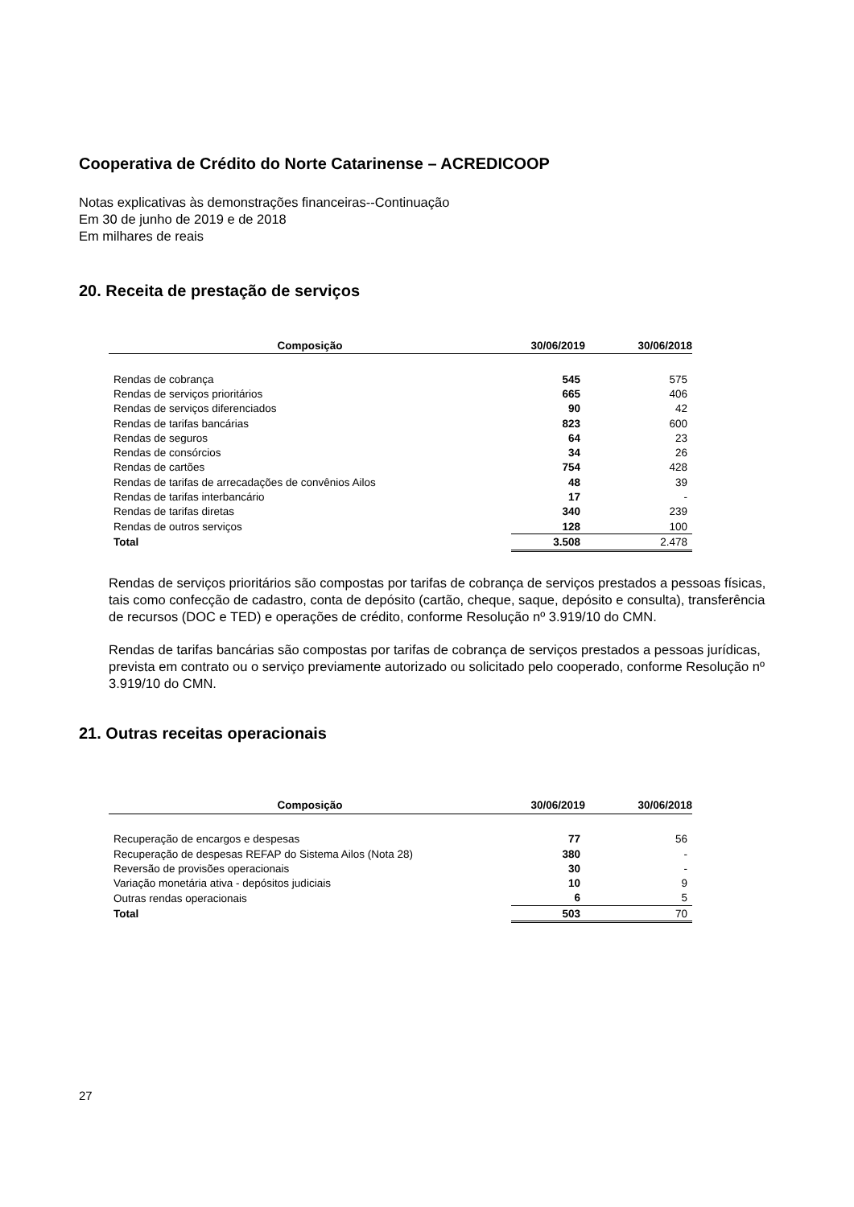Cooperativa de Crédito do Norte Catarinense – ACREDICOOP
Notas explicativas às demonstrações financeiras--Continuação
Em 30 de junho de 2019 e de 2018
Em milhares de reais
20. Receita de prestação de serviços
| Composição | 30/06/2019 | 30/06/2018 |
| --- | --- | --- |
| Rendas de cobrança | 545 | 575 |
| Rendas de serviços prioritários | 665 | 406 |
| Rendas de serviços diferenciados | 90 | 42 |
| Rendas de tarifas bancárias | 823 | 600 |
| Rendas de seguros | 64 | 23 |
| Rendas de consórcios | 34 | 26 |
| Rendas de cartões | 754 | 428 |
| Rendas de tarifas de arrecadações de convênios Ailos | 48 | 39 |
| Rendas de tarifas interbancário | 17 | - |
| Rendas de tarifas diretas | 340 | 239 |
| Rendas de outros serviços | 128 | 100 |
| Total | 3.508 | 2.478 |
Rendas de serviços prioritários são compostas por tarifas de cobrança de serviços prestados a pessoas físicas, tais como confecção de cadastro, conta de depósito (cartão, cheque, saque, depósito e consulta), transferência de recursos (DOC e TED) e operações de crédito, conforme Resolução nº 3.919/10 do CMN.
Rendas de tarifas bancárias são compostas por tarifas de cobrança de serviços prestados a pessoas jurídicas, prevista em contrato ou o serviço previamente autorizado ou solicitado pelo cooperado, conforme Resolução nº 3.919/10 do CMN.
21. Outras receitas operacionais
| Composição | 30/06/2019 | 30/06/2018 |
| --- | --- | --- |
| Recuperação de encargos e despesas | 77 | 56 |
| Recuperação de despesas REFAP do Sistema Ailos (Nota 28) | 380 | - |
| Reversão de provisões operacionais | 30 | - |
| Variação monetária ativa - depósitos judiciais | 10 | 9 |
| Outras rendas operacionais | 6 | 5 |
| Total | 503 | 70 |
27